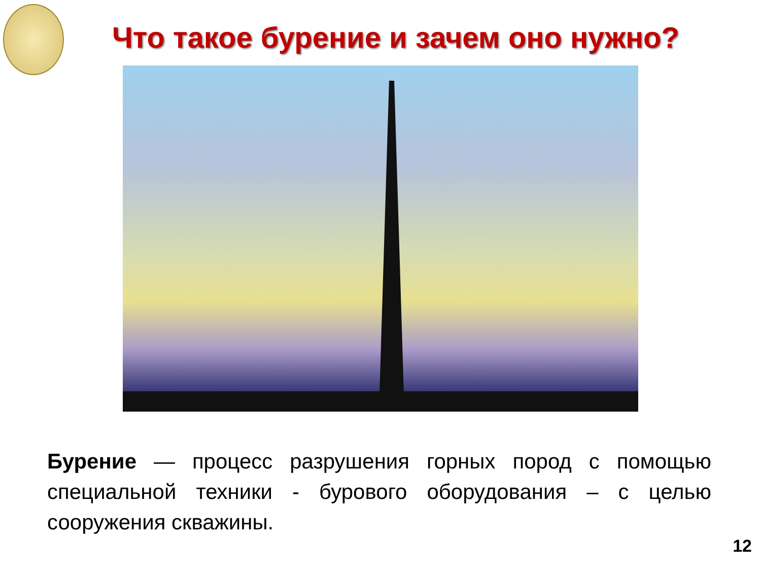Что такое бурение и зачем оно нужно?
Бурение — процесс разрушения горных пород с помощью специальной техники - бурового оборудования – с целью сооружения скважины.
12